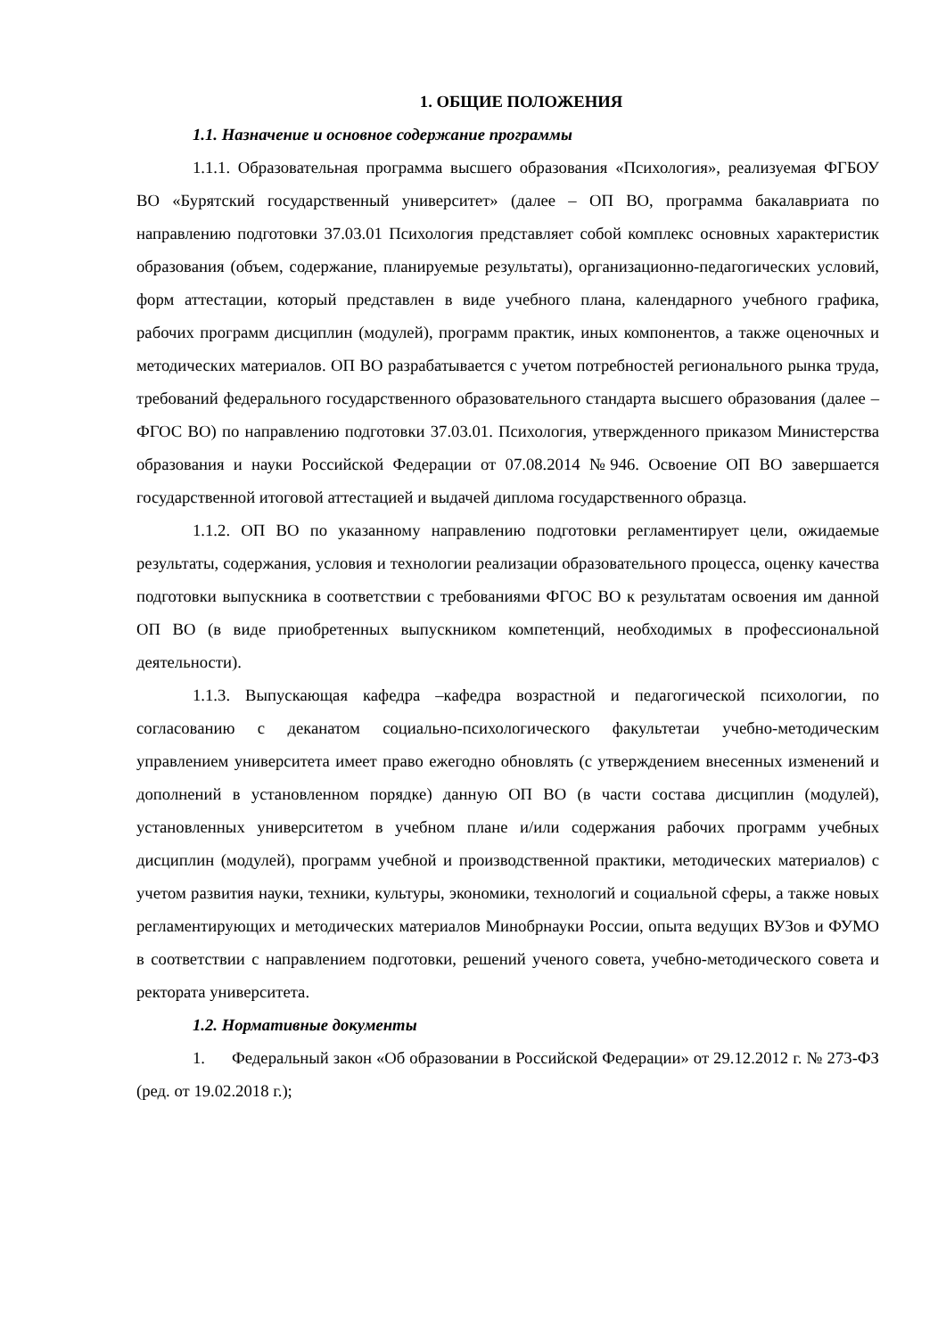1. ОБЩИЕ ПОЛОЖЕНИЯ
1.1. Назначение и основное содержание программы
1.1.1. Образовательная программа высшего образования «Психология», реализуемая ФГБОУ ВО «Бурятский государственный университет» (далее – ОП ВО, программа бакалавриата по направлению подготовки 37.03.01 Психология представляет собой комплекс основных характеристик образования (объем, содержание, планируемые результаты), организационно-педагогических условий, форм аттестации, который представлен в виде учебного плана, календарного учебного графика, рабочих программ дисциплин (модулей), программ практик, иных компонентов, а также оценочных и методических материалов. ОП ВО разрабатывается с учетом потребностей регионального рынка труда, требований федерального государственного образовательного стандарта высшего образования (далее – ФГОС ВО) по направлению подготовки 37.03.01. Психология, утвержденного приказом Министерства образования и науки Российской Федерации от 07.08.2014 №946. Освоение ОП ВО завершается государственной итоговой аттестацией и выдачей диплома государственного образца.
1.1.2. ОП ВО по указанному направлению подготовки регламентирует цели, ожидаемые результаты, содержания, условия и технологии реализации образовательного процесса, оценку качества подготовки выпускника в соответствии с требованиями ФГОС ВО к результатам освоения им данной ОП ВО (в виде приобретенных выпускником компетенций, необходимых в профессиональной деятельности).
1.1.3. Выпускающая кафедра –кафедра возрастной и педагогической психологии, по согласованию с деканатом социально-психологического факультетаи учебно-методическим управлением университета имеет право ежегодно обновлять (с утверждением внесенных изменений и дополнений в установленном порядке) данную ОП ВО (в части состава дисциплин (модулей), установленных университетом в учебном плане и/или содержания рабочих программ учебных дисциплин (модулей), программ учебной и производственной практики, методических материалов) с учетом развития науки, техники, культуры, экономики, технологий и социальной сферы, а также новых регламентирующих и методических материалов Минобрнауки России, опыта ведущих ВУЗов и ФУМО в соответствии с направлением подготовки, решений ученого совета, учебно-методического совета и ректората университета.
1.2. Нормативные документы
1. Федеральный закон «Об образовании в Российской Федерации» от 29.12.2012 г. № 273-ФЗ (ред. от 19.02.2018 г.);